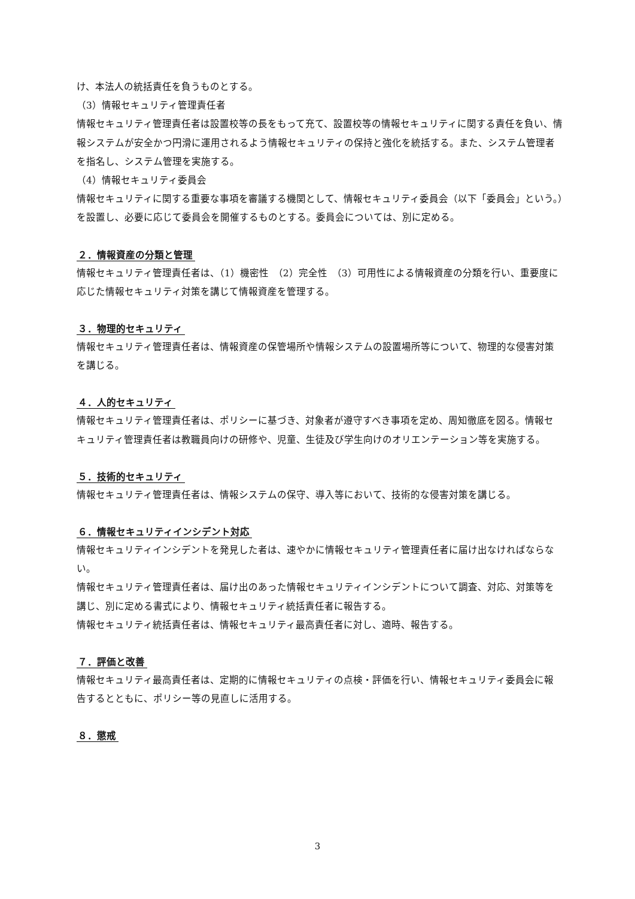け、本法人の統括責任を負うものとする。
（3）情報セキュリティ管理責任者
情報セキュリティ管理責任者は設置校等の長をもって充て、設置校等の情報セキュリティに関する責任を負い、情報システムが安全かつ円滑に運用されるよう情報セキュリティの保持と強化を統括する。また、システム管理者を指名し、システム管理を実施する。
（4）情報セキュリティ委員会
情報セキュリティに関する重要な事項を審議する機関として、情報セキュリティ委員会（以下「委員会」という。）を設置し、必要に応じて委員会を開催するものとする。委員会については、別に定める。
２．情報資産の分類と管理
情報セキュリティ管理責任者は、（1）機密性　（2）完全性　（3）可用性による情報資産の分類を行い、重要度に応じた情報セキュリティ対策を講じて情報資産を管理する。
３．物理的セキュリティ
情報セキュリティ管理責任者は、情報資産の保管場所や情報システムの設置場所等について、物理的な侵害対策を講じる。
４．人的セキュリティ
情報セキュリティ管理責任者は、ポリシーに基づき、対象者が遵守すべき事項を定め、周知徹底を図る。情報セキュリティ管理責任者は教職員向けの研修や、児童、生徒及び学生向けのオリエンテーション等を実施する。
５．技術的セキュリティ
情報セキュリティ管理責任者は、情報システムの保守、導入等において、技術的な侵害対策を講じる。
６．情報セキュリティインシデント対応
情報セキュリティインシデントを発見した者は、速やかに情報セキュリティ管理責任者に届け出なければならない。
情報セキュリティ管理責任者は、届け出のあった情報セキュリティインシデントについて調査、対応、対策等を講じ、別に定める書式により、情報セキュリティ統括責任者に報告する。
情報セキュリティ統括責任者は、情報セキュリティ最高責任者に対し、適時、報告する。
７．評価と改善
情報セキュリティ最高責任者は、定期的に情報セキュリティの点検・評価を行い、情報セキュリティ委員会に報告するとともに、ポリシー等の見直しに活用する。
８．懲戒
3